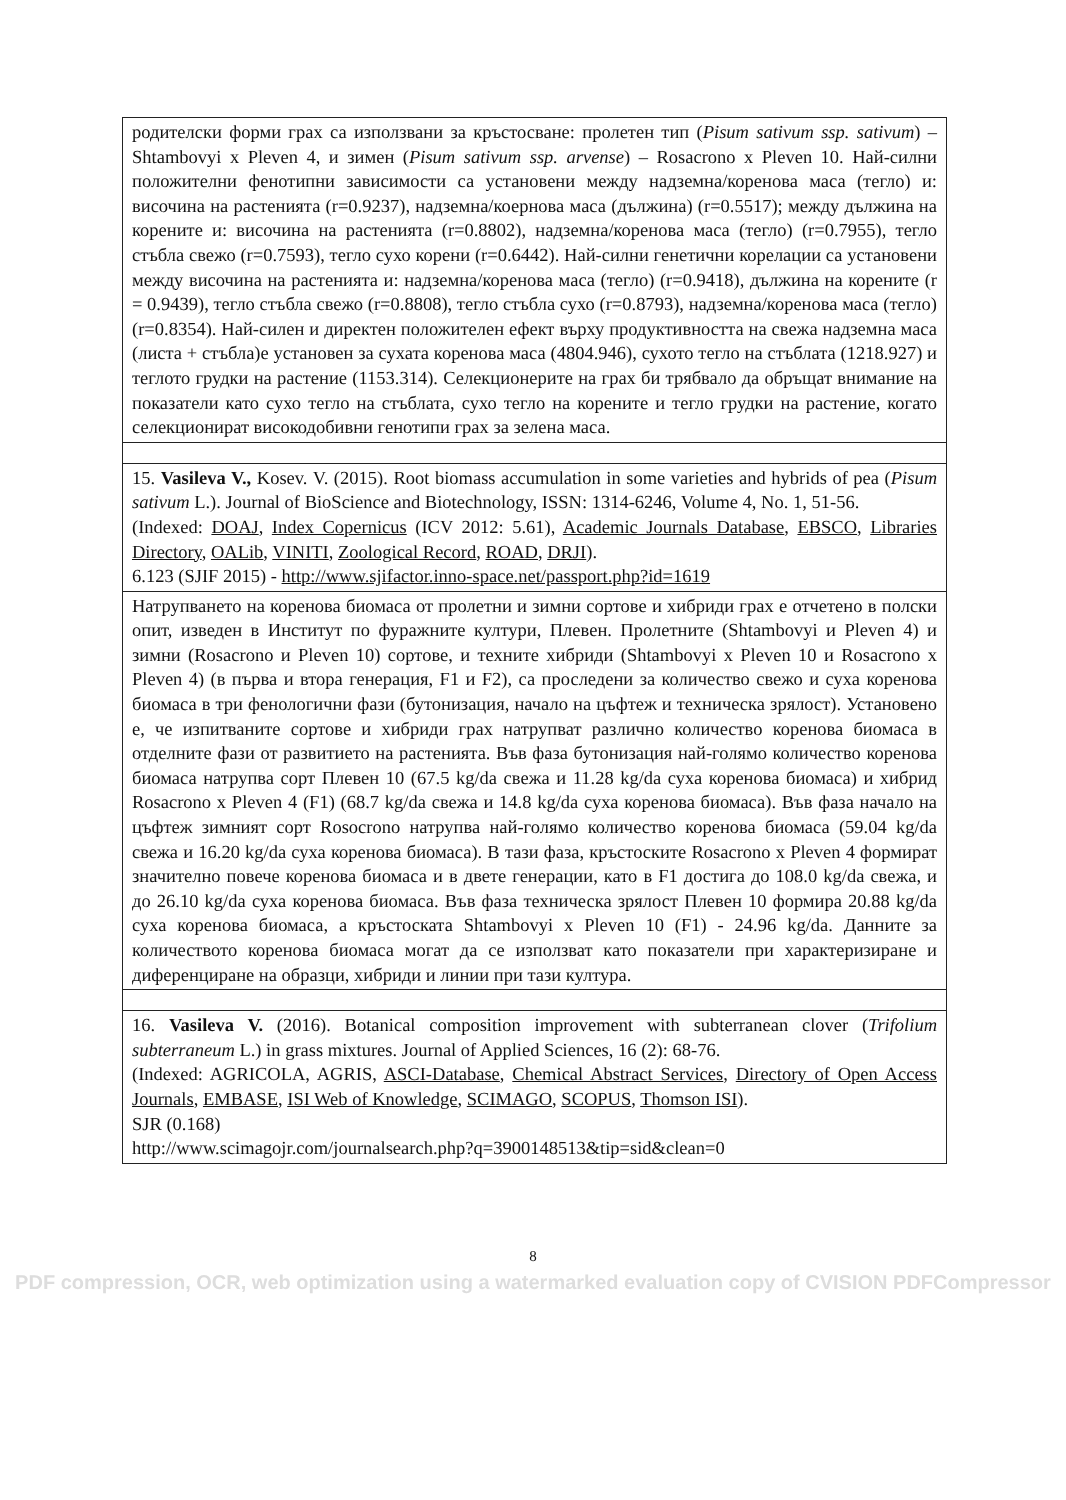| родителски форми грах са използвани за кръстосване: пролетен тип ( Pisum sativum ssp. sativum ) – Shtambovyi x Pleven 4, и зимен ( Pisum sativum ssp. arvense ) – Rosacrono x Pleven 10. Най-силни положителни фенотипни зависимости са установени между надземна/коренова маса (тегло) и: височина на растенията (r=0.9237), надземна/коернова маса (дължина) (r=0.5517); между дължина на корените и: височина на растенията (r=0.8802), надземна/коренова маса (тегло) (r=0.7955), тегло стъбла свежо (r=0.7593), тегло сухо корени (r=0.6442). Най-силни генетични корелации са установени между височина на растенията и: надземна/коренова маса (тегло) (r=0.9418), дължина на корените (r = 0.9439), тегло стъбла свежо (r=0.8808), тегло стъбла сухо (r=0.8793), надземна/коренова маса (тегло) (r=0.8354). Най-силен и директен положителен ефект върху продуктивността на свежа надземна маса (листа + стъбла)е установен за сухата коренова маса (4804.946), сухото тегло на стъблата (1218.927) и теглото грудки на растение (1153.314). Селекционерите на грах би трябвало да обръщат внимание на показатели като сухо тегло на стъблата, сухо тегло на корените и тегло грудки на растение, когато селекционират високодобивни генотипи грах за зелена маса. |
| 15. Vasileva V., Kosev. V. (2015). Root biomass accumulation in some varieties and hybrids of pea ( Pisum sativum L.). Journal of BioScience and Biotechnology, ISSN: 1314-6246, Volume 4, No. 1, 51-56. (Indexed: DOAJ , Index Copernicus (ICV 2012: 5.61), Academic Journals Database , EBSCO , Libraries Directory , OALib , VINITI , Zoological Record , ROAD , DRJI ). 6.123 (SJIF 2015) - http://www.sjifactor.inno-space.net/passport.php?id=1619 |
| Натрупването на коренова биомаса от пролетни и зимни сортове и хибриди грах е отчетено в полски опит, изведен в Институт по фуражните култури, Плевен. Пролетните (Shtambovyi и Pleven 4) и зимни (Rosacrono и Pleven 10) сортове, и техните хибриди (Shtambovyi x Pleven 10 и Rosacrono x Pleven 4) (в първа и втора генерация, F1 и F2), са проследени за количество свежо и суха коренова биомаса в три фенологични фази (бутонизация, начало на цъфтеж и техническа зрялост). Установено е, че изпитваните сортове и хибриди грах натрупват различно количество коренова биомаса в отделните фази от развитието на растенията. Във фаза бутонизация най-голямо количество коренова биомаса натрупва сорт Плевен 10 (67.5 kg/da свежа и 11.28 kg/da суха коренова биомаса) и хибрид Rosacrono x Pleven 4 (F1) (68.7 kg/da свежа и 14.8 kg/da суха коренова биомаса). Във фаза начало на цъфтеж зимният сорт Rosocrono натрупва най-голямо количество коренова биомаса (59.04 kg/da свежа и 16.20 kg/da суха коренова биомаса). В тази фаза, кръстоските Rosacrono x Pleven 4 формират значително повече коренова биомаса и в двете генерации, като в F1 достига до 108.0 kg/da свежа, и до 26.10 kg/da суха коренова биомаса. Във фаза техническа зрялост Плевен 10 формира 20.88 kg/da суха коренова биомаса, а кръстоската Shtambovyi x Pleven 10 (F1) - 24.96 kg/da. Данните за количеството коренова биомаса могат да се използват като показатели при характеризиране и диференциране на образци, хибриди и линии при тази култура. |
| 16. Vasileva V. (2016). Botanical composition improvement with subterranean clover ( Trifolium subterraneum L.) in grass mixtures. Journal of Applied Sciences, 16 (2): 68-76. (Indexed: AGRICOLA, AGRIS, ASCI-Database , Chemical Abstract Services , Directory of Open Access Journals , EMBASE , ISI Web of Knowledge , SCIMAGO , SCOPUS , Thomson ISI ). SJR (0.168) http://www.scimagojr.com/journalsearch.php?q=3900148513&tip=sid&clean=0 |
8
PDF compression, OCR, web optimization using a watermarked evaluation copy of CVISION PDFCompressor